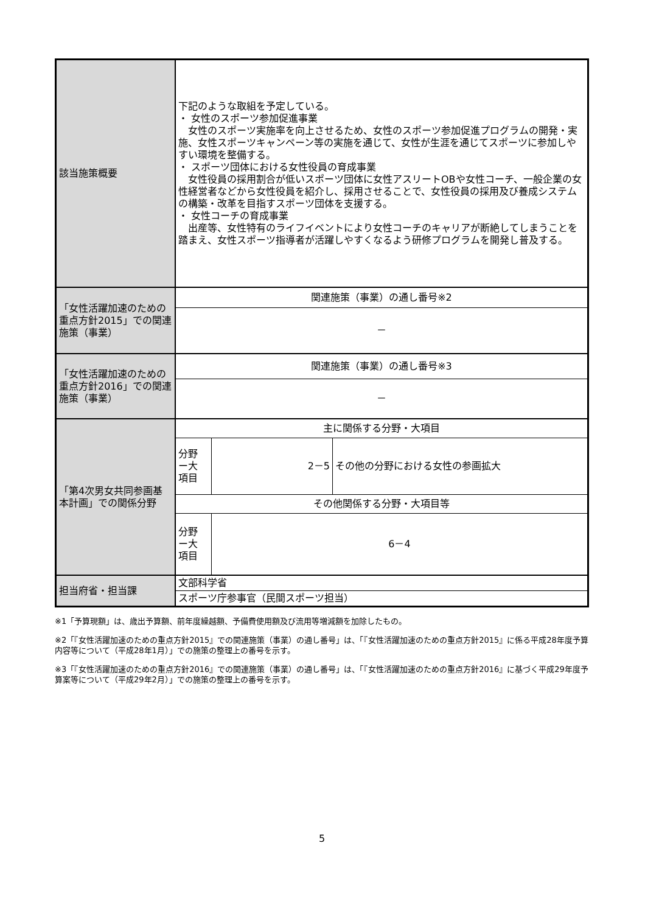| 該当施策概要 | 下記のような取組を予定している。 ・ 女性のスポーツ参加促進事業 女性のスポーツ実施率を向上させるため、女性のスポーツ参加促進プログラムの開発・実施、女性スポーツキャンペーン等の実施を通じて、女性が生涯を通じてスポーツに参加しやすい環境を整備する。 ・ スポーツ団体における女性役員の育成事業 女性役員の採用割合が低いスポーツ団体に女性アスリートOBや女性コーチ、一般企業の女性経営者などから女性役員を紹介し、採用させることで、女性役員の採用及び養成システムの構築・改革を目指すスポーツ団体を支援する。 ・ 女性コーチの育成事業 出産等、女性特有のライフイベントにより女性コーチのキャリアが断絶してしまうことを踏まえ、女性スポーツ指導者が活躍しやすくなるよう研修プログラムを開発し普及する。 | | |
| 「女性活躍加速のための重点方針2015」での関連施策（事業） | 関連施策（事業）の通し番号※2 | | |
| | － | | |
| 「女性活躍加速のための重点方針2016」での関連施策（事業） | 関連施策（事業）の通し番号※3 | | |
| | － | | |
| 「第4次男女共同参画基本計画」での関係分野 | 主に関係する分野・大項目 | | |
| | 分野 ー大 項目 | 2－5 | その他の分野における女性の参画拡大 |
| | その他関係する分野・大項目等 | | |
| | 分野 ー大 項目 | 6－4 | |
| 担当府省・担当課 | 文部科学省 | | |
| | スポーツ庁参事官（民間スポーツ担当） | | |
※1「予算現額」は、歳出予算額、前年度繰越額、予備費使用額及び流用等増減額を加除したもの。
※2「『女性活躍加速のための重点方針2015』での関連施策（事業）の通し番号」は、「『女性活躍加速のための重点方針2015』に係る平成28年度予算内容等について（平成28年1月）」での施策の整理上の番号を示す。
※3「『女性活躍加速のための重点方針2016』での関連施策（事業）の通し番号」は、「『女性活躍加速のための重点方針2016』に基づく平成29年度予算案等について（平成29年2月）」での施策の整理上の番号を示す。
5